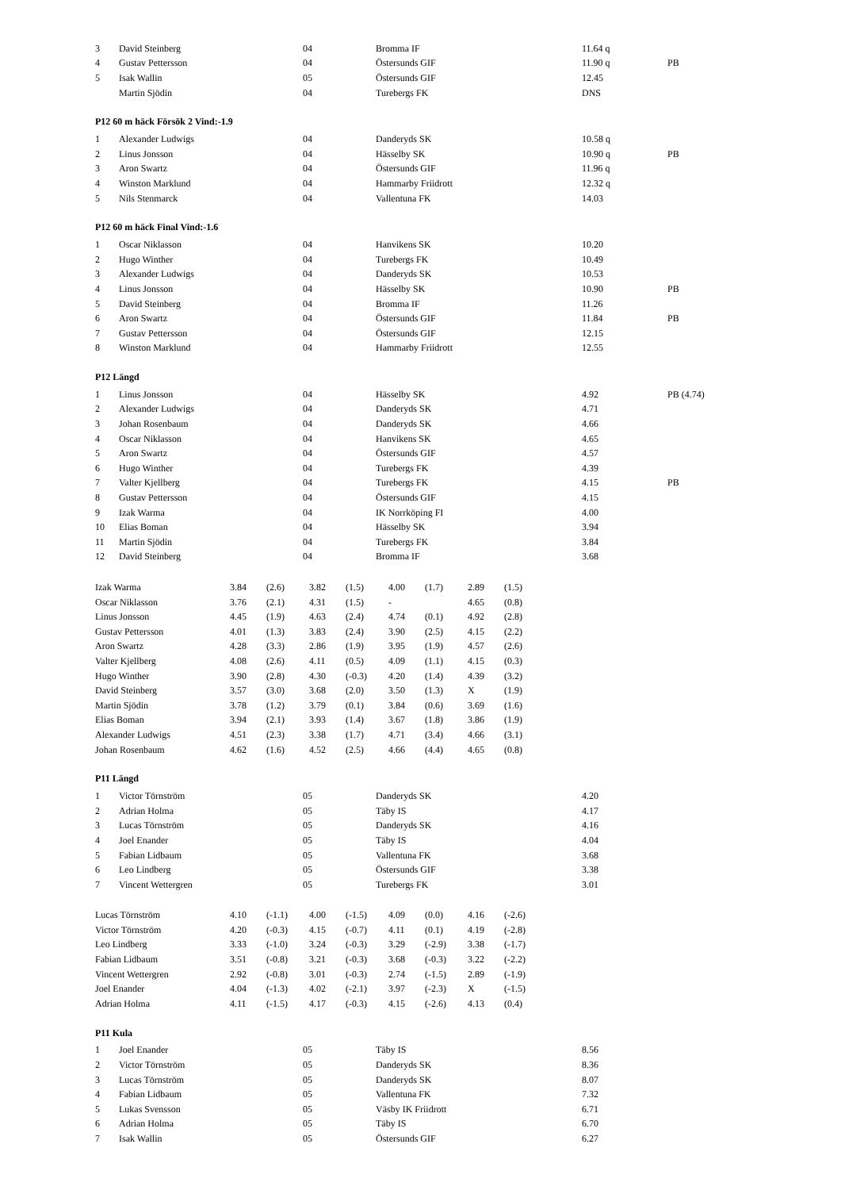| 3 | David Steinberg | 04 | Bromma IF | 11.64 q | |
| 4 | Gustav Pettersson | 04 | Östersunds GIF | 11.90 q | PB |
| 5 | Isak Wallin | 05 | Östersunds GIF | 12.45 | |
| | Martin Sjödin | 04 | Turebergs FK | DNS | |
P12 60 m häck Försök 2 Vind:-1.9
| 1 | Alexander Ludwigs | 04 | Danderyds SK | 10.58 q | |
| 2 | Linus Jonsson | 04 | Hässelby SK | 10.90 q | PB |
| 3 | Aron Swartz | 04 | Östersunds GIF | 11.96 q | |
| 4 | Winston Marklund | 04 | Hammarby Friidrott | 12.32 q | |
| 5 | Nils Stenmarck | 04 | Vallentuna FK | 14.03 | |
P12 60 m häck Final Vind:-1.6
| 1 | Oscar Niklasson | 04 | Hanvikens SK | 10.20 | |
| 2 | Hugo Winther | 04 | Turebergs FK | 10.49 | |
| 3 | Alexander Ludwigs | 04 | Danderyds SK | 10.53 | |
| 4 | Linus Jonsson | 04 | Hässelby SK | 10.90 | PB |
| 5 | David Steinberg | 04 | Bromma IF | 11.26 | |
| 6 | Aron Swartz | 04 | Östersunds GIF | 11.84 | PB |
| 7 | Gustav Pettersson | 04 | Östersunds GIF | 12.15 | |
| 8 | Winston Marklund | 04 | Hammarby Friidrott | 12.55 | |
P12 Längd
| 1 | Linus Jonsson | 04 | Hässelby SK | 4.92 | PB (4.74) |
| 2 | Alexander Ludwigs | 04 | Danderyds SK | 4.71 | |
| 3 | Johan Rosenbaum | 04 | Danderyds SK | 4.66 | |
| 4 | Oscar Niklasson | 04 | Hanvikens SK | 4.65 | |
| 5 | Aron Swartz | 04 | Östersunds GIF | 4.57 | |
| 6 | Hugo Winther | 04 | Turebergs FK | 4.39 | |
| 7 | Valter Kjellberg | 04 | Turebergs FK | 4.15 | PB |
| 8 | Gustav Pettersson | 04 | Östersunds GIF | 4.15 | |
| 9 | Izak Warma | 04 | IK Norrköping FI | 4.00 | |
| 10 | Elias Boman | 04 | Hässelby SK | 3.94 | |
| 11 | Martin Sjödin | 04 | Turebergs FK | 3.84 | |
| 12 | David Steinberg | 04 | Bromma IF | 3.68 | |
| Izak Warma | 3.84 | (2.6) | 3.82 | (1.5) | 4.00 | (1.7) | 2.89 | (1.5) |
| Oscar Niklasson | 3.76 | (2.1) | 4.31 | (1.5) | - | | 4.65 | (0.8) |
| Linus Jonsson | 4.45 | (1.9) | 4.63 | (2.4) | 4.74 | (0.1) | 4.92 | (2.8) |
| Gustav Pettersson | 4.01 | (1.3) | 3.83 | (2.4) | 3.90 | (2.5) | 4.15 | (2.2) |
| Aron Swartz | 4.28 | (3.3) | 2.86 | (1.9) | 3.95 | (1.9) | 4.57 | (2.6) |
| Valter Kjellberg | 4.08 | (2.6) | 4.11 | (0.5) | 4.09 | (1.1) | 4.15 | (0.3) |
| Hugo Winther | 3.90 | (2.8) | 4.30 | (-0.3) | 4.20 | (1.4) | 4.39 | (3.2) |
| David Steinberg | 3.57 | (3.0) | 3.68 | (2.0) | 3.50 | (1.3) | X | (1.9) |
| Martin Sjödin | 3.78 | (1.2) | 3.79 | (0.1) | 3.84 | (0.6) | 3.69 | (1.6) |
| Elias Boman | 3.94 | (2.1) | 3.93 | (1.4) | 3.67 | (1.8) | 3.86 | (1.9) |
| Alexander Ludwigs | 4.51 | (2.3) | 3.38 | (1.7) | 4.71 | (3.4) | 4.66 | (3.1) |
| Johan Rosenbaum | 4.62 | (1.6) | 4.52 | (2.5) | 4.66 | (4.4) | 4.65 | (0.8) |
P11 Längd
| 1 | Victor Törnström | 05 | Danderyds SK | 4.20 | |
| 2 | Adrian Holma | 05 | Täby IS | 4.17 | |
| 3 | Lucas Törnström | 05 | Danderyds SK | 4.16 | |
| 4 | Joel Enander | 05 | Täby IS | 4.04 | |
| 5 | Fabian Lidbaum | 05 | Vallentuna FK | 3.68 | |
| 6 | Leo Lindberg | 05 | Östersunds GIF | 3.38 | |
| 7 | Vincent Wettergren | 05 | Turebergs FK | 3.01 | |
| Lucas Törnström | 4.10 | (-1.1) | 4.00 | (-1.5) | 4.09 | (0.0) | 4.16 | (-2.6) |
| Victor Törnström | 4.20 | (-0.3) | 4.15 | (-0.7) | 4.11 | (0.1) | 4.19 | (-2.8) |
| Leo Lindberg | 3.33 | (-1.0) | 3.24 | (-0.3) | 3.29 | (-2.9) | 3.38 | (-1.7) |
| Fabian Lidbaum | 3.51 | (-0.8) | 3.21 | (-0.3) | 3.68 | (-0.3) | 3.22 | (-2.2) |
| Vincent Wettergren | 2.92 | (-0.8) | 3.01 | (-0.3) | 2.74 | (-1.5) | 2.89 | (-1.9) |
| Joel Enander | 4.04 | (-1.3) | 4.02 | (-2.1) | 3.97 | (-2.3) | X | (-1.5) |
| Adrian Holma | 4.11 | (-1.5) | 4.17 | (-0.3) | 4.15 | (-2.6) | 4.13 | (0.4) |
P11 Kula
| 1 | Joel Enander | 05 | Täby IS | 8.56 | |
| 2 | Victor Törnström | 05 | Danderyds SK | 8.36 | |
| 3 | Lucas Törnström | 05 | Danderyds SK | 8.07 | |
| 4 | Fabian Lidbaum | 05 | Vallentuna FK | 7.32 | |
| 5 | Lukas Svensson | 05 | Väsby IK Friidrott | 6.71 | |
| 6 | Adrian Holma | 05 | Täby IS | 6.70 | |
| 7 | Isak Wallin | 05 | Östersunds GIF | 6.27 | |